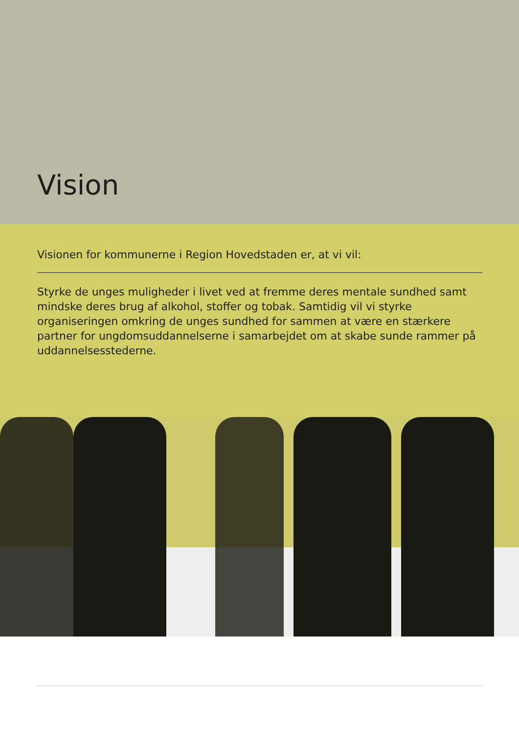Vision
Visionen for kommunerne i Region Hovedstaden er, at vi vil:
Styrke de unges muligheder i livet ved at fremme deres mentale sundhed samt mindske deres brug af alkohol, stoffer og tobak. Samtidig vil vi styrke organiseringen omkring de unges sundhed for sammen at være en stærkere partner for ungdomsuddannelserne i samarbejdet om at skabe sunde rammer på uddannelsesstederne.